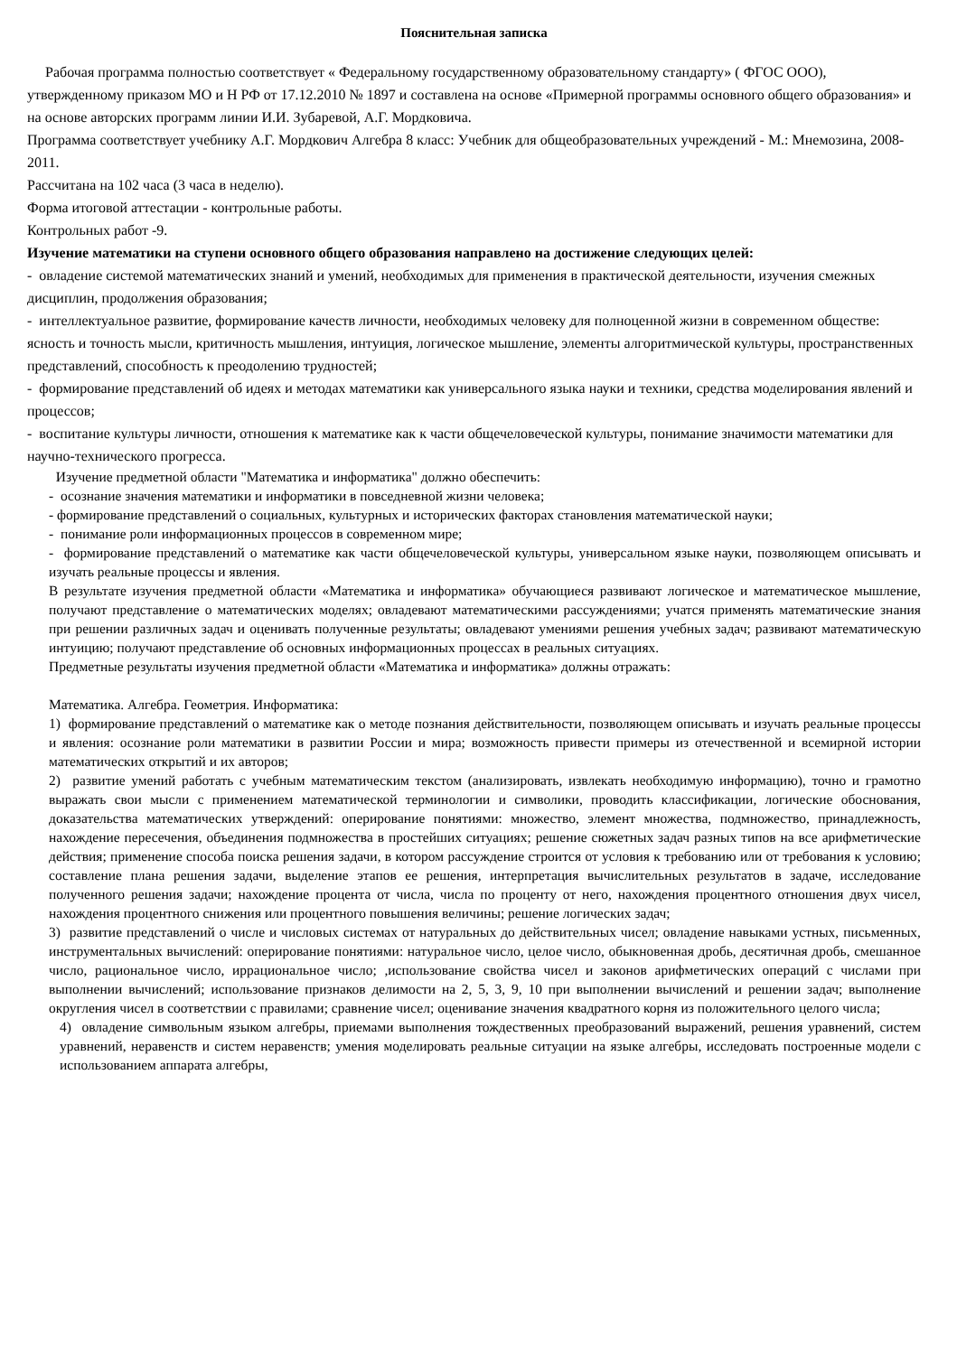Пояснительная записка
Рабочая программа полностью соответствует « Федеральному государственному образовательному стандарту» ( ФГОС ООО), утвержденному приказом МО и Н РФ от 17.12.2010 № 1897 и составлена на основе «Примерной программы основного общего образования» и на основе авторских программ линии И.И. Зубаревой, А.Г. Мордковича.
Программа соответствует учебнику А.Г. Мордкович Алгебра 8 класс: Учебник для общеобразовательных учреждений - М.: Мнемозина, 2008-2011.
Рассчитана на 102 часа (3 часа в неделю).
Форма итоговой аттестации - контрольные работы.
Контрольных работ -9.
Изучение математики на ступени основного общего образования направлено на достижение следующих целей:
- овладение системой математических знаний и умений, необходимых для применения в практической деятельности, изучения смежных дисциплин, продолжения образования;
- интеллектуальное развитие, формирование качеств личности, необходимых человеку для полноценной жизни в современном обществе: ясность и точность мысли, критичность мышления, интуиция, логическое мышление, элементы алгоритмической культуры, пространственных представлений, способность к преодолению трудностей;
- формирование представлений об идеях и методах математики как универсального языка науки и техники, средства моделирования явлений и процессов;
- воспитание культуры личности, отношения к математике как к части общечеловеческой культуры, понимание значимости математики для научно-технического прогресса.
Изучение предметной области "Математика и информатика" должно обеспечить:
- осознание значения математики и информатики в повседневной жизни человека;
- формирование представлений о социальных, культурных и исторических факторах становления математической науки;
- понимание роли информационных процессов в современном мире;
- формирование представлений о математике как части общечеловеческой культуры, универсальном языке науки, позволяющем описывать и изучать реальные процессы и явления.
В результате изучения предметной области «Математика и информатика» обучающиеся развивают логическое и математическое мышление, получают представление о математических моделях; овладевают математическими рассуждениями; учатся применять математические знания при решении различных задач и оценивать полученные результаты; овладевают умениями решения учебных задач; развивают математическую интуицию; получают представление об основных информационных процессах в реальных ситуациях.
Предметные результаты изучения предметной области «Математика и информатика» должны отражать:
Математика. Алгебра. Геометрия. Информатика:
1) формирование представлений о математике как о методе познания действительности, позволяющем описывать и изучать реальные процессы и явления: осознание роли математики в развитии России и мира; возможность привести примеры из отечественной и всемирной истории математических открытий и их авторов;
2) развитие умений работать с учебным математическим текстом (анализировать, извлекать необходимую информацию), точно и грамотно выражать свои мысли с применением математической терминологии и символики, проводить классификации, логические обоснования, доказательства математических утверждений: оперирование понятиями: множество, элемент множества, подмножество, принадлежность, нахождение пересечения, объединения подмножества в простейших ситуациях; решение сюжетных задач разных типов на все арифметические действия; применение способа поиска решения задачи, в котором рассуждение строится от условия к требованию или от требования к условию; составление плана решения задачи, выделение этапов ее решения, интерпретация вычислительных результатов в задаче, исследование полученного решения задачи; нахождение процента от числа, числа по проценту от него, нахождения процентного отношения двух чисел, нахождения процентного снижения или процентного повышения величины; решение логических задач;
3) развитие представлений о числе и числовых системах от натуральных до действительных чисел; овладение навыками устных, письменных, инструментальных вычислений: оперирование понятиями: натуральное число, целое число, обыкновенная дробь, десятичная дробь, смешанное число, рациональное число, иррациональное число; ,использование свойства чисел и законов арифметических операций с числами при выполнении вычислений; использование признаков делимости на 2, 5, 3, 9, 10 при выполнении вычислений и решении задач; выполнение округления чисел в соответствии с правилами; сравнение чисел; оценивание значения квадратного корня из положительного целого числа;
4) овладение символьным языком алгебры, приемами выполнения тождественных преобразований выражений, решения уравнений, систем уравнений, неравенств и систем неравенств; умения моделировать реальные ситуации на языке алгебры, исследовать построенные модели с использованием аппарата алгебры,